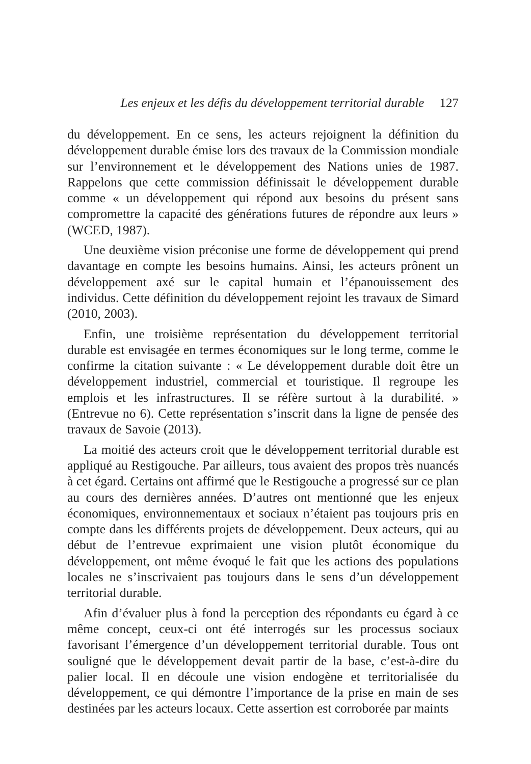Les enjeux et les défis du développement territorial durable 127
du développement. En ce sens, les acteurs rejoignent la définition du développement durable émise lors des travaux de la Commission mondiale sur l’environnement et le développement des Nations unies de 1987. Rappelons que cette commission définissait le développement durable comme « un développement qui répond aux besoins du présent sans compromettre la capacité des générations futures de répondre aux leurs » (WCED, 1987).
Une deuxième vision préconise une forme de développement qui prend davantage en compte les besoins humains. Ainsi, les acteurs prônent un développement axé sur le capital humain et l’épanouissement des individus. Cette définition du développement rejoint les travaux de Simard (2010, 2003).
Enfin, une troisième représentation du développement territorial durable est envisagée en termes économiques sur le long terme, comme le confirme la citation suivante : « Le développement durable doit être un développement industriel, commercial et touristique. Il regroupe les emplois et les infrastructures. Il se réfère surtout à la durabilité. » (Entrevue no 6). Cette représentation s’inscrit dans la ligne de pensée des travaux de Savoie (2013).
La moitié des acteurs croit que le développement territorial durable est appliqué au Restigouche. Par ailleurs, tous avaient des propos très nuancés à cet égard. Certains ont affirmé que le Restigouche a progressé sur ce plan au cours des dernières années. D’autres ont mentionné que les enjeux économiques, environnementaux et sociaux n’étaient pas toujours pris en compte dans les différents projets de développement. Deux acteurs, qui au début de l’entrevue exprimaient une vision plutôt économique du développement, ont même évoqué le fait que les actions des populations locales ne s’inscrivaient pas toujours dans le sens d’un développement territorial durable.
Afin d’évaluer plus à fond la perception des répondants eu égard à ce même concept, ceux-ci ont été interrogés sur les processus sociaux favorisant l’émergence d’un développement territorial durable. Tous ont souligné que le développement devait partir de la base, c’est-à-dire du palier local. Il en découle une vision endogène et territorialisée du développement, ce qui démontre l’importance de la prise en main de ses destinées par les acteurs locaux. Cette assertion est corroborée par maints